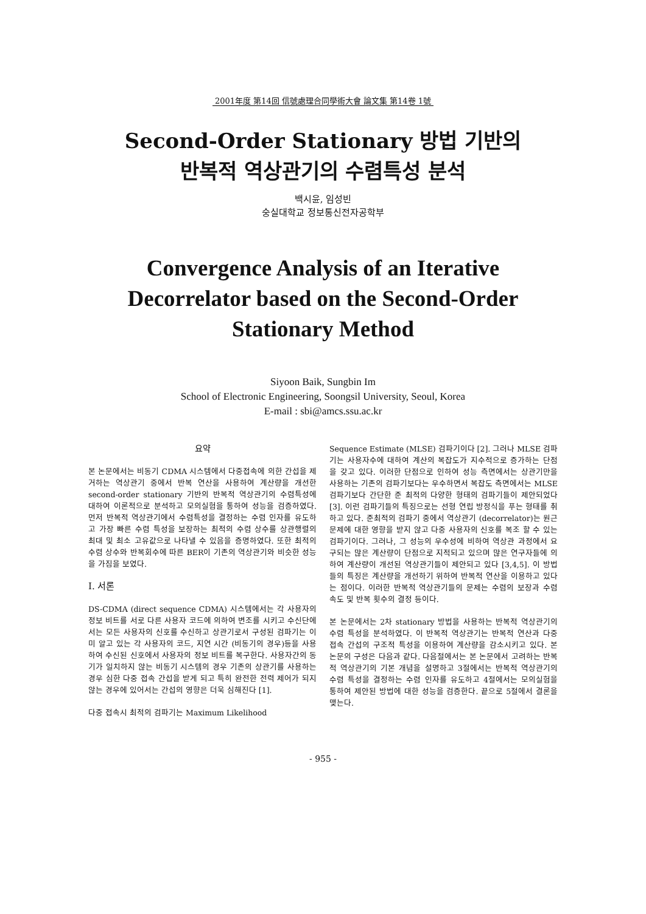2001年度 第14回 信號處理合同學術大會 論文集 第14卷 1號
Second-Order Stationary 방법 기반의
반복적 역상관기의 수렴특성 분석
백시윤, 임성빈
숭실대학교 정보통신전자공학부
Convergence Analysis of an Iterative Decorrelator based on the Second-Order Stationary Method
Siyoon Baik, Sungbin Im
School of Electronic Engineering, Soongsil University, Seoul, Korea
E-mail : sbi@amcs.ssu.ac.kr
요약
본 논문에서는 비동기 CDMA 시스템에서 다중접속에 의한 간섭을 제거하는 역상관기 중에서 반복 연산을 사용하여 계산량을 개선한 second-order stationary 기반의 반복적 역상관기의 수렴특성에 대하여 이론적으로 분석하고 모의실험을 통하여 성능을 검증하였다. 먼저 반복적 역상관기에서 수렴특성을 결정하는 수렴 인자를 유도하고 가장 빠른 수렴 특성을 보장하는 최적의 수렴 상수를 상관행렬의 최대 및 최소 고유값으로 나타낼 수 있음을 증명하였다. 또한 최적의 수렴 상수와 반복회수에 따른 BER이 기존의 역상관기와 비슷한 성능을 가짐을 보였다.
I. 서론
DS-CDMA (direct sequence CDMA) 시스템에서는 각 사용자의 정보 비트를 서로 다른 사용자 코드에 의하여 변조를 시키고 수신단에서는 모든 사용자의 신호를 수신하고 상관기로서 구성된 검파기는 이미 알고 있는 각 사용자의 코드, 지연 시간 (비동기의 경우)등을 사용하여 수신된 신호에서 사용자의 정보 비트를 복구한다. 사용자간의 동기가 일치하지 않는 비동기 시스템의 경우 기존의 상관기를 사용하는 경우 심한 다중 접속 간섭을 받게 되고 특히 완전한 전력 제어가 되지 않는 경우에 있어서는 간섭의 영향은 더욱 심해진다 [1].
다중 접속시 최적의 검파기는 Maximum Likelihood
Sequence Estimate (MLSE) 검파기이다 [2]. 그러나 MLSE 검파기는 사용자수에 대하여 계산의 복잡도가 지수적으로 증가하는 단점을 갖고 있다. 이러한 단점으로 인하여 성능 측면에서는 상관기만을 사용하는 기존의 검파기보다는 우수하면서 복잡도 측면에서는 MLSE 검파기보다 간단한 준 최적의 다양한 형태의 검파기들이 제안되었다[3]. 이런 검파기들의 특징으로는 선형 연립 방정식을 푸는 형태를 취하고 있다. 준최적의 검파기 중에서 역상관기 (decorrelator)는 원근 문제에 대한 영향을 받지 않고 다중 사용자의 신호를 복조 할 수 있는 검파기이다. 그러나, 그 성능의 우수성에 비하여 역상관 과정에서 요구되는 많은 계산량이 단점으로 지적되고 있으며 많은 연구자들에 의하여 계산량이 개선된 역상관기들이 제안되고 있다 [3,4,5]. 이 방법들의 특징은 계산량을 개선하기 위하여 반복적 연산을 이용하고 있다는 점이다. 이러한 반복적 역상관기들의 문제는 수렴의 보장과 수렴 속도 및 반복 횟수의 결정 등이다.
본 논문에서는 2차 stationary 방법을 사용하는 반복적 역상관기의 수렴 특성을 분석하였다. 이 반복적 역상관기는 반복적 연산과 다중 접속 간섭의 구조적 특성을 이용하여 계산량을 감소시키고 있다. 본 논문의 구성은 다음과 같다. 다음절에서는 본 논문에서 고려하는 반복적 역상관기의 기본 개념을 설명하고 3절에서는 반복적 역상관기의 수렴 특성을 결정하는 수렴 인자를 유도하고 4절에서는 모의실험을 통하여 제안된 방법에 대한 성능을 검증한다. 끝으로 5절에서 결론을 맺는다.
- 955 -